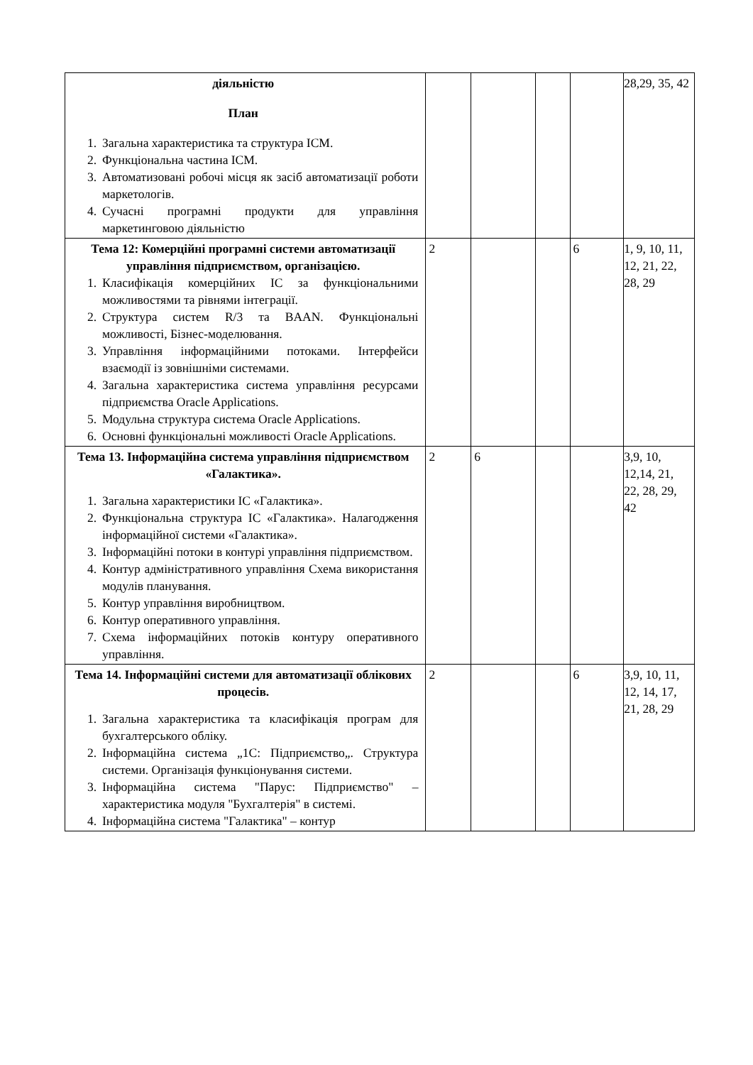| діяльністю План 1. Загальна характеристика та структура ІСМ. 2. Функціональна частина ІСМ. 3. Автоматизовані робочі місця як засіб автоматизації роботи маркетологів. 4. Сучасні програмні продукти для управління маркетинговою діяльністю | | | | | 28,29, 35, 42 |
| Тема 12: Комерційні програмні системи автоматизації управління підприємством, організацією. 1. Класифікація комерційних ІС за функціональними можливостями та рівнями інтеграції. 2. Структура систем R/3 та BAAN. Функціональні можливості, Бізнес-моделювання. 3. Управління інформаційними потоками. Інтерфейси взаємодії із зовнішніми системами. 4. Загальна характеристика система управління ресурсами підприємства Oracle Applications. 5. Модульна структура система Oracle Applications. 6. Основні функціональні можливості Oracle Applications. | 2 | | | 6 | 1, 9, 10, 11, 12, 21, 22, 28, 29 |
| Тема 13. Інформаційна система управління підприємством «Галактика». 1. Загальна характеристики ІС «Галактика». 2. Функціональна структура ІС «Галактика». Налагодження інформаційної системи «Галактика». 3. Інформаційні потоки в контурі управління підприємством. 4. Контур адміністративного управління Схема використання модулів планування. 5. Контур управління виробництвом. 6. Контур оперативного управління. 7. Схема інформаційних потоків контуру оперативного управління. | 2 | 6 | | | 3,9, 10, 12,14, 21, 22, 28, 29, 42 |
| Тема 14. Інформаційні системи для автоматизації облікових процесів. 1. Загальна характеристика та класифікація програм для бухгалтерського обліку. 2. Інформаційна система „1С: Підприємство„. Структура системи. Організація функціонування системи. 3. Інформаційна система "Парус: Підприємство" – характеристика модуля "Бухгалтерія" в системі. 4. Інформаційна система "Галактика" – контур | 2 | | | 6 | 3,9, 10, 11, 12, 14, 17, 21, 28, 29 |